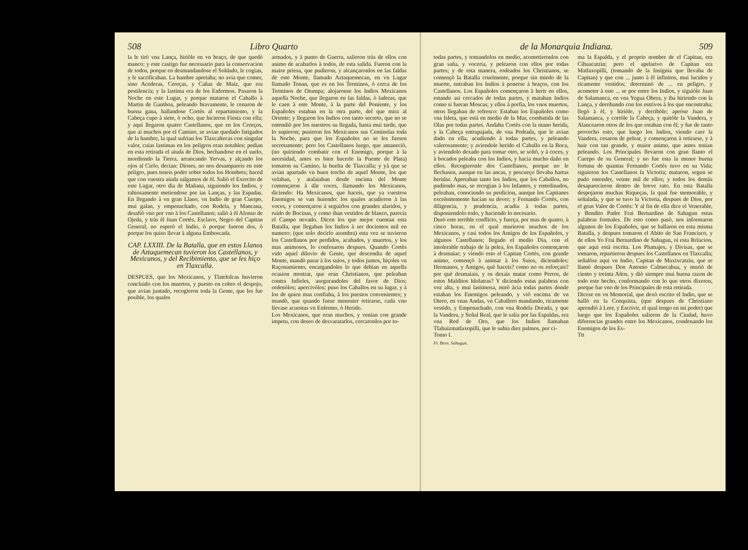508 Libro Quarto
la le tirò vna Lança, hiriòle en vn braço, de que quedò manco; y este castigo fue necessario para la conservacion de todos, porque en desmandandose el Soldado, le cogian, y le sacrificaban. La hambre apretaba; no avia que comer, sino Acederas, Cereças, y Cañas de Maiz, que era pestilencia; y la lastima era de los Enfermos. Pasaron la Noche en este Lugar, y porque mataron el Caballo à Martin de Gamboa, peleando bravamente, le cenaron de buena gana, hallandose Cortès al repartimiento, y la Cabeça cupo à siete, ò ocho, que hicieron Fiesta con ella; y aqui llegaron quatro Castellanos, que en los Cereços, que ai muchos por el Camino, se avian quedado fatigados de la hambre, la qual sufrian los Tlaxcaltecas con singular valor, cuias lastimas en los peligros eran notables; pedian en esta retirada el aiuda de Dios, hechandose en el suelo, mordiendo la Tierra, arrancando Yervas, y alçando los ojos al Cielo, decian: Dioses, no nos desampareis en este peligro, pues teneis poder sobre todos los Hombres; haced que con vuestra aiuda salgamos de èl. Saliò el Exercito de este Lugar, otro dia de Mañana, siguiendo los Indios, y rabiosamente metiendose por ias Lanças, y las Espadas. En llegando à vn gran Llano, vn Indio de gran Cuerpo, mui galan, y empenachado, con Rodela, y Mancana, desafiò vno por vno à los Castellanos; saliò à èl Alonso de Ojeda, y tràs èl Juan Cortès, Esclavo, Negro del Capitan General, no esperò el Indio, ò porque fueron dos, ò porque los quiso llevar à alguna Emboscada.
CAP. LXXIII. De la Batalla, que en estos Llanos de Aztaquemecan tuvieron los Castellanos, y Mexicanos, y del Recibimiento, que se les hiço en Tlaxcalla.
DESPUES, que los Mexicanos, y Tlatelolcas huvieron concluido con los muertos, y puesto en cobro el despojo, que avian juntado, recogieron toda la Gente, que les fue posible, los quales
armados, y à punto de Guerra, salieron tràs de ellos con animo de acabarlos à todos, de esta salida. Fueron con la maior priesa, que pudieron, y alcançaronlos en las faldas de este Monte, llamado Aztaquemecan, en vn Lugar llamado Tonan, que es en los Terminos, ò cerca de los Terminos de Otumpa; alojaronse los Indios Mexicanos aquella Noche, que llegaron en las faldas, ò laderas, que le caen à este Monte, à la parte del Poniente, y los Españoles estaban en la otra parte, del que mira al Oriente; y llegaron los Indios con tanto secreto, que no se entendiò por los nuestros su llegada, hasta mui tarde, que lo supieron; pusieron los Mexicanos sus Centinelas toda la Noche, para que los Españoles no se les fuesen secretamente; pero los Castellanos luego, que amaneciò, (no quiriendo combatir con el Enemigo, porque à la necesidad, antes es bien hacerle la Puente de Plata) tomaron su Camino, la buelta de Tlaxcalla; y yà que se avian apartado vn buen trecho de aquel Monte, los que velaban, y atalaiaban desde encima del Monte començaron à dàr voces, llamando los Mexicanos, diciendo: Ha Mexicanos, que haceis, que ya vuestros Enemigos se van huiendo: los quales acudieron à las voces, y començaron à seguirlos con grandes alaridos, y ruido de Bocinas, y como iban vestidos de blanco, parecia el Campo nevado. Dicen los que mejor cuentan esta Batalla, que llegaban los Indios à ser docientos mil en numero; (que solo decirlo asombra) esta vez se tuvieron los Castellanos por perdidos, acabados, y muertos, y los mas animosos, lo confesaron despues. Quando Cortès vido aquel diluvio de Gente, que descendia de aquel Monte, mandò parar à los suios, y todos juntos, hiçoles vn Raçonamiento, encargandoles lo que debian en aquella ocasion mostrar, que eran Christianos, que peleaban contra Infieles, asegurandoles del favor de Dios; ordenòlos; apercivòlos; puso los Caballos en su lugar, y à los de quien mas confiaba, à los puestos convenientes; y mandò, que quando fuese menester retirarse, cada vno llevase acuestas vn Enfermo, ò Herido.
Los Mexicanos, que eran muchos, y venian con grande impetu, con deseo de desvaratarlos, cercaronlos por to-
de la Monarquia Indiana. 509
todas partes, y tomandolos en medio, acometieronlos con gran saña, y voceria, y pelearon con ellos por todas partes; y de esta manera, rodeados los Christianos, se començò la Batalla cruelmente, porque sin miedo de la muerte, entraban los Indios à ponerse à braços, con los Castellanos. Los Españoles començaron à herir en ellos, estando asi cercados de todas partes, y mataban Indios como si fueran Moscas; y ellos à porfia, los vnos muertos, otros llegaban de refresco: Estaban los Españoles como vna Isleta, que està en medio de la Mar, combatida de las Olas por todas partes. Andaba Cortès con la mano herida, y la Cabeça entrapajada, de vna Pedrada, que le avian dado en ella, acudiendo à todas partes, y peleando valerosamente; y aviendole herido el Caballo en la Boca, y aviendolo dexado para tomar otro, se soltò, y à coces, y à bocados peleaba con los Indios, y hacia mucho daño en ellos. Recogieronle dos Castellanos, porque no le flechasen, aunque en las ancas, y pescueço llevaba hartas heridas. Apretaban tanto los Indios, que los Caballos, no pudiendo mas, se recogian à los Infantes, y remolinados, peleaban, conociendo su perdicion, aunque los Capitanes excelentemente hacian su dever; y Fernando Cortès, con diligencia, y prudencia, acudia à todas partes, disponiendolo todo, y haciendo lo necesario.
Durò este terrible conflicto, y fuerça, por mas de quatro, ù cinco horas, en el qual murieron muchos de los Mexicanos, y casi todos los Amigos de los Españoles, y algunos Castellanos; llegado el medio Dia, con el intolerable trabajo de la pelea, los Españoles començaron à desmaiar; y viendo esto el Capitan Cortès, con grande animo, començò à animar à los Suios, diciendoles: Hermanos, y Amigos, què haceis? como no os esforçais? por què desmaiais, y os dexais matar como Perros, de estos Malditos Idolatras? Y diciendo estas palabras con voz alta, y mui lastimosa, mirò àcia todas partes donde estaban los Enemigos peleando, y viò encima de vn Otero, en vnas Andas, vn Caballero mandando, ricamente vestido, y Empenachado, con vna Rodela Dorada, y que la Vandera, y Señal Real, que le salia por las Espaldas, era vna Red de Oro, que los Indios llamaban Tlahuizmatlaxopilli, que le subia diez palmos, por ci-
Tomo I.
ma la Espalda, y el proprio nombre de el Capitan, era Cihuacatzin; pero el apelarivo de Capitan era Matlaxopilli, (tomando de la Insignia que llevaba de Capitan) y que con ... junto à èl infinitos, mui lucidos y ricamente vestidos; determinò de ... en peligro, y acometer à este ... se por entre los Indios, y siguiòle Juan de Salamanca, en vna Yegua Obera, y iba hiriendo con la Lança, y derribando con los estrivos à los que encontraba; llegò à èl, y hiriòle, y derribòle; apeòse Juan de Salamanca, y cortòle la Cabeça, y quitòle la Vandera, y Alancearon otros de los que estaban con èl; y fue de tanto provecho esto, que luego los Indios, viendo caer la Vandera, cesaron de pelear, y començaron à retirarse, y à huir con tan grande, y maior animo, que antes tenian peleando. Los Principales llevaron con gran llanto el Cuerpo de su General; y no fue esta la menor buena fortuna de quantas Fernando Cortès tuvo en su Vida; siguieron los Castellanos la Victoria; mataron, segun se pudo entender, veinte mil de ellos; y todos los demàs desaparecieron dentro de breve rato. En esta Batalla despojaron muchas Riqueças, la qual fue memorable, y señalada, y que se tuvo la Victoria, despues de Dios, por el gran Valor de Cortès: Y al fin de ella dice el Venerable, y Bendito Padre Frai Bernardino de Sahagun estas palabras formales. De esto como pasò, nos informaron algunos de los Españoles, que se hallaron en esta misma Batalla, y despues tomaron el Abito de San Francisco, y de ellos Yo Frai Bernardino de Sahagun, oì esta Relacion, que aqui està escrita. Los Plumajes, y Divisas, que se tomaron, repartieron despues los Castellanos en Tlaxcalla; señalòse aqui vn Indio, Capitan de Maxixcatzin, que se llamò despues Don Antonio Calmecahua, y muriò de ciento y treinta Años, y diò siempre mui buena razon de todo este hecho, conformando con lo que otros dixeron, porque fue vno de los Principales de esta retirada.
Dicese en vn Memorial, que dexò escrito el Indio, que se hallò en la Conquista, (que despues de Christiano aprendiò à Leer, y Escrivir, el qual tengo en mi poder) que luego que los Españoles salieron de la Ciudad, huvo diferencias grandes entre los Mexicanos, condenando los Enemigos de los Es-
Ttt
Fr. Bern. Sahagun.